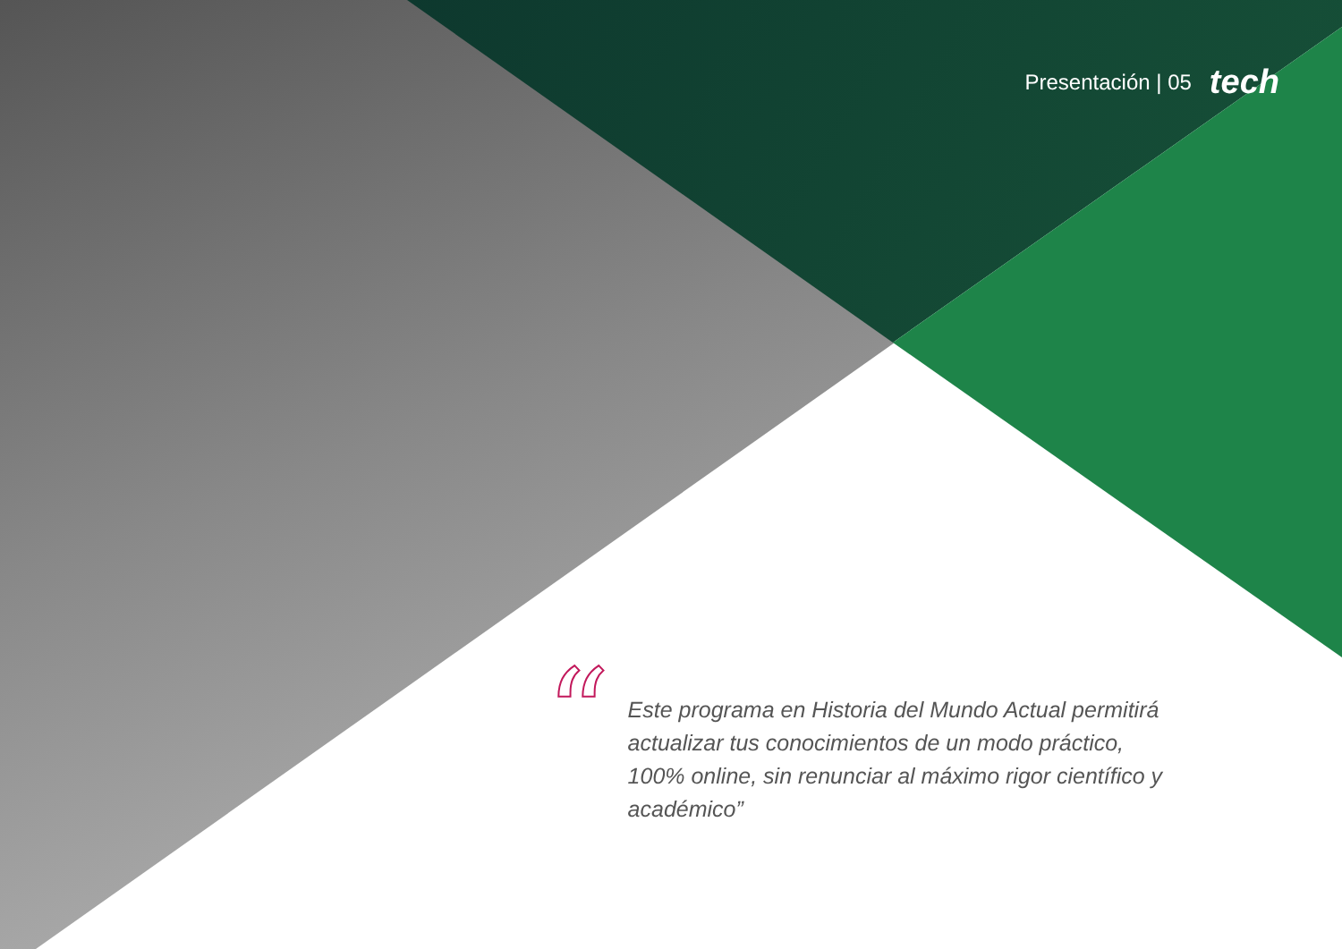Presentación | 05 tech
“
Este programa en Historia del Mundo Actual permitirá actualizar tus conocimientos de un modo práctico, 100% online, sin renunciar al máximo rigor científico y académico”